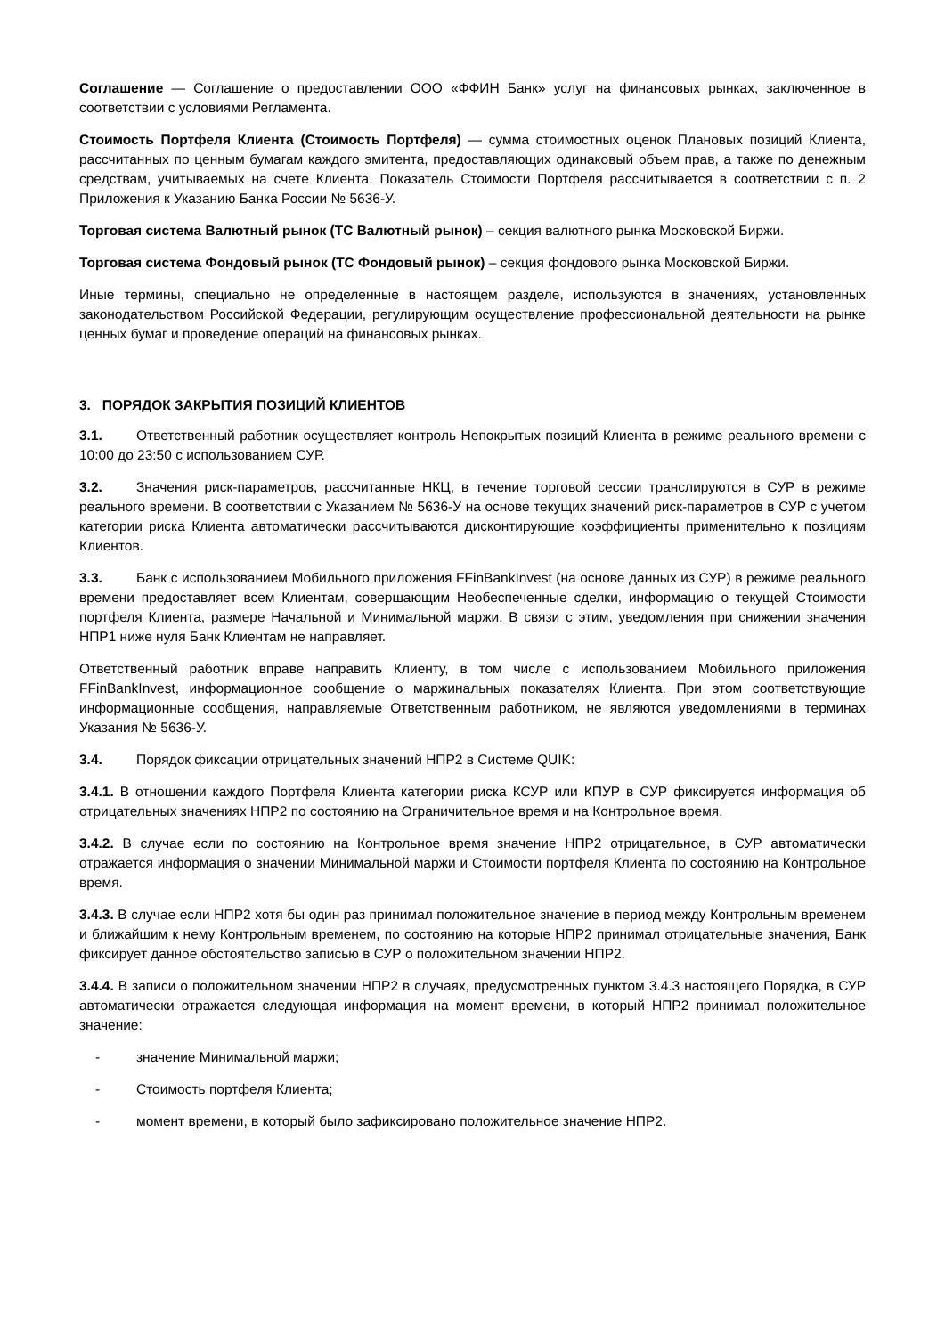Соглашение — Соглашение о предоставлении ООО «ФФИН Банк» услуг на финансовых рынках, заключенное в соответствии с условиями Регламента.
Стоимость Портфеля Клиента (Стоимость Портфеля) — сумма стоимостных оценок Плановых позиций Клиента, рассчитанных по ценным бумагам каждого эмитента, предоставляющих одинаковый объем прав, а также по денежным средствам, учитываемых на счете Клиента. Показатель Стоимости Портфеля рассчитывается в соответствии с п. 2 Приложения к Указанию Банка России № 5636-У.
Торговая система Валютный рынок (ТС Валютный рынок) – секция валютного рынка Московской Биржи.
Торговая система Фондовый рынок (ТС Фондовый рынок) – секция фондового рынка Московской Биржи.
Иные термины, специально не определенные в настоящем разделе, используются в значениях, установленных законодательством Российской Федерации, регулирующим осуществление профессиональной деятельности на рынке ценных бумаг и проведение операций на финансовых рынках.
3. ПОРЯДОК ЗАКРЫТИЯ ПОЗИЦИЙ КЛИЕНТОВ
3.1. Ответственный работник осуществляет контроль Непокрытых позиций Клиента в режиме реального времени с 10:00 до 23:50 с использованием СУР.
3.2. Значения риск-параметров, рассчитанные НКЦ, в течение торговой сессии транслируются в СУР в режиме реального времени. В соответствии с Указанием № 5636-У на основе текущих значений риск-параметров в СУР с учетом категории риска Клиента автоматически рассчитываются дисконтирующие коэффициенты применительно к позициям Клиентов.
3.3. Банк с использованием Мобильного приложения FFinBankInvest (на основе данных из СУР) в режиме реального времени предоставляет всем Клиентам, совершающим Необеспеченные сделки, информацию о текущей Стоимости портфеля Клиента, размере Начальной и Минимальной маржи. В связи с этим, уведомления при снижении значения НПР1 ниже нуля Банк Клиентам не направляет.
Ответственный работник вправе направить Клиенту, в том числе с использованием Мобильного приложения FFinBankInvest, информационное сообщение о маржинальных показателях Клиента. При этом соответствующие информационные сообщения, направляемые Ответственным работником, не являются уведомлениями в терминах Указания № 5636-У.
3.4. Порядок фиксации отрицательных значений НПР2 в Системе QUIK:
3.4.1. В отношении каждого Портфеля Клиента категории риска КСУР или КПУР в СУР фиксируется информация об отрицательных значениях НПР2 по состоянию на Ограничительное время и на Контрольное время.
3.4.2. В случае если по состоянию на Контрольное время значение НПР2 отрицательное, в СУР автоматически отражается информация о значении Минимальной маржи и Стоимости портфеля Клиента по состоянию на Контрольное время.
3.4.3. В случае если НПР2 хотя бы один раз принимал положительное значение в период между Контрольным временем и ближайшим к нему Контрольным временем, по состоянию на которые НПР2 принимал отрицательные значения, Банк фиксирует данное обстоятельство записью в СУР о положительном значении НПР2.
3.4.4. В записи о положительном значении НПР2 в случаях, предусмотренных пунктом 3.4.3 настоящего Порядка, в СУР автоматически отражается следующая информация на момент времени, в который НПР2 принимал положительное значение:
- значение Минимальной маржи;
- Стоимость портфеля Клиента;
- момент времени, в который было зафиксировано положительное значение НПР2.